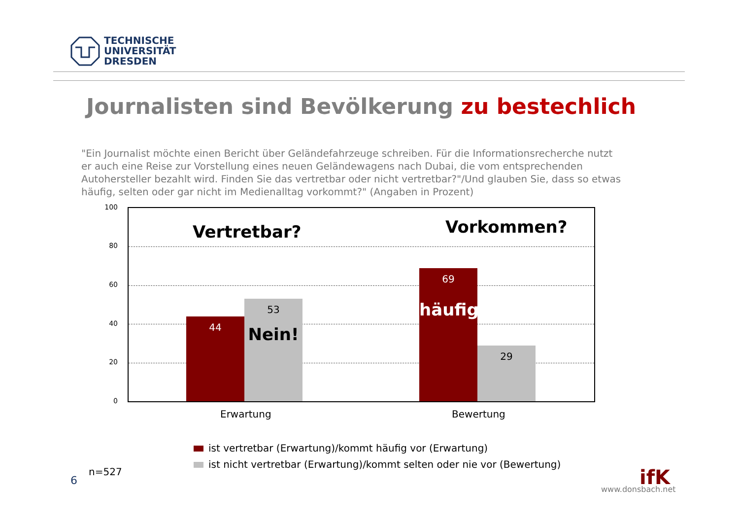TECHNISCHE
UNIVERSITÄT
DRESDEN
Journalisten sind Bevölkerung zu bestechlich
"Ein Journalist möchte einen Bericht über Geländefahrzeuge schreiben. Für die Informationsrecherche nutzt er auch eine Reise zur Vorstellung eines neuen Geländewagens nach Dubai, die vom entsprechenden Autohersteller bezahlt wird. Finden Sie das vertretbar oder nicht vertretbar?"/Und glauben Sie, dass so etwas häufig, selten oder gar nicht im Medienalltag vorkommt?" (Angaben in Prozent)
100
80
60
40
20
0
Vertretbar? Vorkommen?
44
53
Nein!
69
häufig
29
Erwartung Bewertung
ist vertretbar (Erwartung)/kommt häufig vor (Erwartung)
ist nicht vertretbar (Erwartung)/kommt selten oder nie vor (Bewertung)
n=527
6 ifK
www.donsbach.net